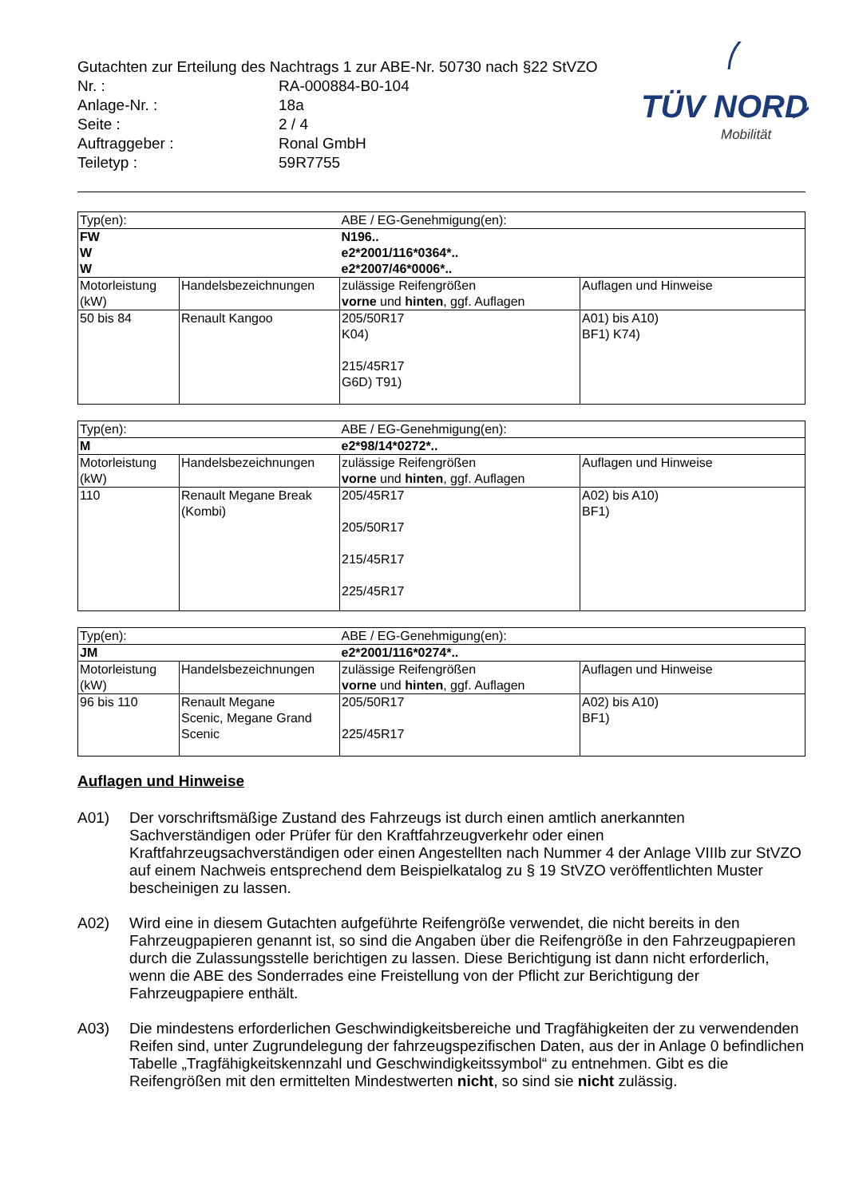TÜV NORD
Mobilität
Gutachten zur Erteilung des Nachtrags 1 zur ABE-Nr. 50730 nach §22 StVZO
| Nr. : | RA-000884-B0-104 |
| Anlage-Nr. : | 18a |
| Seite : | 2 / 4 |
| Auftraggeber : | Ronal GmbH |
| Teiletyp : | 59R7755 |
| Typ(en): | | ABE / EG-Genehmigung(en): | |
| FW W W | | N196.. e2*2001/116*0364*.. e2*2007/46*0006*.. | |
| Motorleistung (kW) | Handelsbezeichnungen | zulässige Reifengrößen vorne und hinten , ggf. Auflagen | Auflagen und Hinweise |
| 50 bis 84 | Renault Kangoo | 205/50R17 K04) 215/45R17 G6D) T91) | A01) bis A10) BF1) K74) |
| Typ(en): | | ABE / EG-Genehmigung(en): | |
| M | | e2*98/14*0272*.. | |
| Motorleistung (kW) | Handelsbezeichnungen | zulässige Reifengrößen vorne und hinten , ggf. Auflagen | Auflagen und Hinweise |
| 110 | Renault Megane Break (Kombi) | 205/45R17 205/50R17 215/45R17 225/45R17 | A02) bis A10) BF1) |
| Typ(en): | | ABE / EG-Genehmigung(en): | |
| JM | | e2*2001/116*0274*.. | |
| Motorleistung (kW) | Handelsbezeichnungen | zulässige Reifengrößen vorne und hinten , ggf. Auflagen | Auflagen und Hinweise |
| 96 bis 110 | Renault Megane Scenic, Megane Grand Scenic | 205/50R17 225/45R17 | A02) bis A10) BF1) |
Auflagen und Hinweise
A01) Der vorschriftsmäßige Zustand des Fahrzeugs ist durch einen amtlich anerkannten Sachverständigen oder Prüfer für den Kraftfahrzeugverkehr oder einen Kraftfahrzeugsachverständigen oder einen Angestellten nach Nummer 4 der Anlage VIIIb zur StVZO auf einem Nachweis entsprechend dem Beispielkatalog zu § 19 StVZO veröffentlichten Muster bescheinigen zu lassen.
A02) Wird eine in diesem Gutachten aufgeführte Reifengröße verwendet, die nicht bereits in den Fahrzeugpapieren genannt ist, so sind die Angaben über die Reifengröße in den Fahrzeugpapieren durch die Zulassungsstelle berichtigen zu lassen. Diese Berichtigung ist dann nicht erforderlich, wenn die ABE des Sonderrades eine Freistellung von der Pflicht zur Berichtigung der Fahrzeugpapiere enthält.
A03) Die mindestens erforderlichen Geschwindigkeitsbereiche und Tragfähigkeiten der zu verwendenden Reifen sind, unter Zugrundelegung der fahrzeugspezifischen Daten, aus der in Anlage 0 befindlichen Tabelle „Tragfähigkeitskennzahl und Geschwindigkeitssymbol“ zu entnehmen. Gibt es die Reifengrößen mit den ermittelten Mindestwerten nicht, so sind sie nicht zulässig.